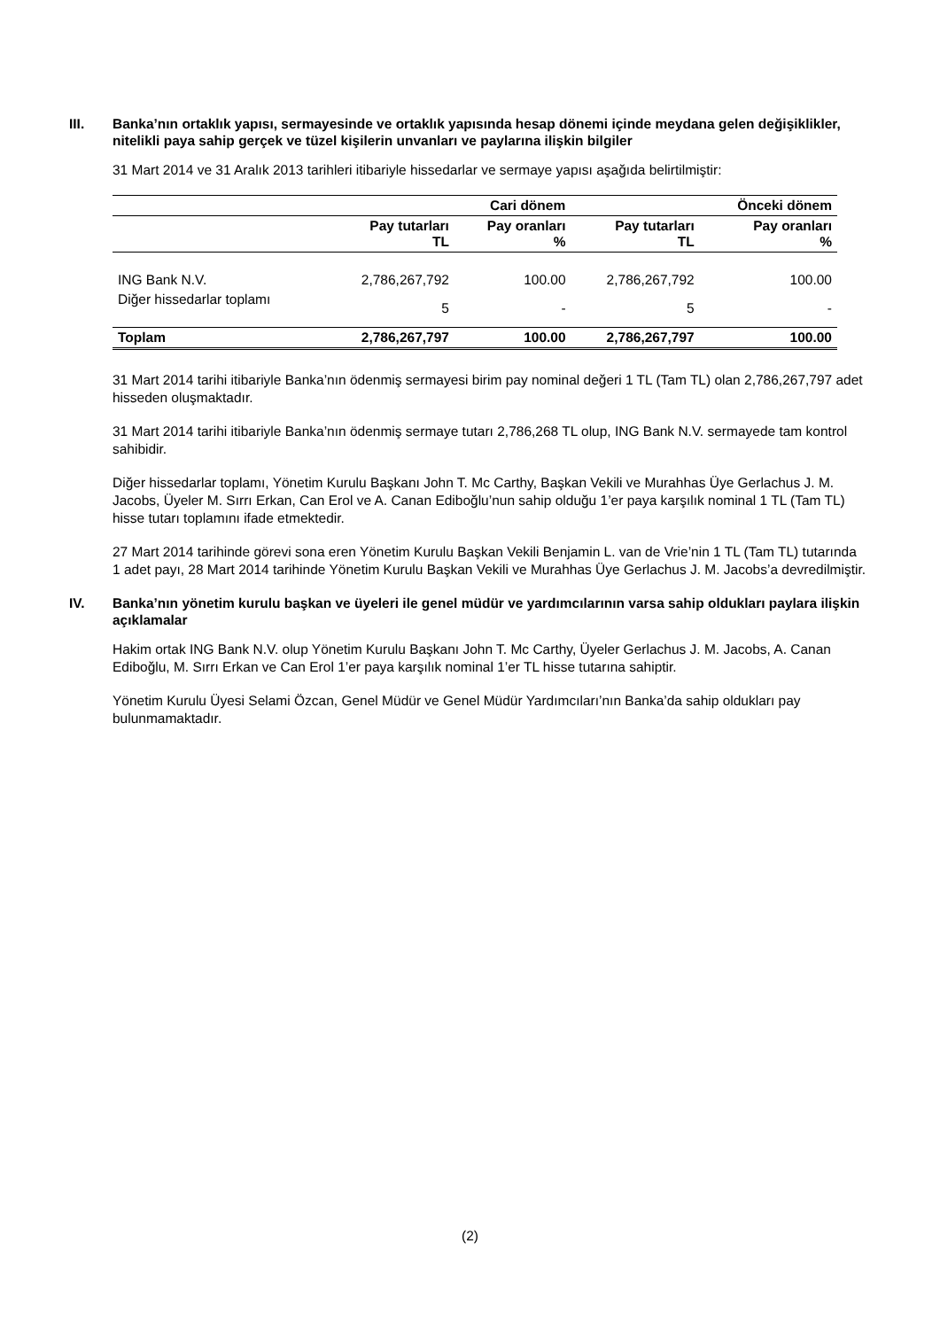III. Banka’nın ortaklık yapısı, sermayesinde ve ortaklık yapısında hesap dönemi içinde meydana gelen değişiklikler, nitelikli paya sahip gerçek ve tüzel kişilerin unvanları ve paylarına ilişkin bilgiler
31 Mart 2014 ve 31 Aralık 2013 tarihleri itibariyle hissedarlar ve sermaye yapısı aşağıda belirtilmiştir:
| | | Cari dönem | | Önceki dönem |
| --- | --- | --- | --- | --- |
| | Pay tutarları TL | Pay oranları % | Pay tutarları TL | Pay oranları % |
| ING Bank N.V. | 2,786,267,792 | 100.00 | 2,786,267,792 | 100.00 |
| Diğer hissedarlar toplamı | 5 | - | 5 | - |
| Toplam | 2,786,267,797 | 100.00 | 2,786,267,797 | 100.00 |
31 Mart 2014 tarihi itibariyle Banka’nın ödenmiş sermayesi birim pay nominal değeri 1 TL (Tam TL) olan 2,786,267,797 adet hisseden oluşmaktadır.
31 Mart 2014 tarihi itibariyle Banka’nın ödenmiş sermaye tutarı 2,786,268 TL olup, ING Bank N.V. sermayede tam kontrol sahibidir.
Diğer hissedarlar toplamı, Yönetim Kurulu Başkanı John T. Mc Carthy, Başkan Vekili ve Murahhas Üye Gerlachus J. M. Jacobs, Üyeler M. Sırrı Erkan, Can Erol ve A. Canan Ediboğlu’nun sahip olduğu 1’er paya karşılık nominal 1 TL (Tam TL) hisse tutarı toplamını ifade etmektedir.
27 Mart 2014 tarihinde görevi sona eren Yönetim Kurulu Başkan Vekili Benjamin L. van de Vrie’nin 1 TL (Tam TL) tutarında 1 adet payı, 28 Mart 2014 tarihinde Yönetim Kurulu Başkan Vekili ve Murahhas Üye Gerlachus J. M. Jacobs’a devredilmiştir.
IV. Banka’nın yönetim kurulu başkan ve üyeleri ile genel müdür ve yardımcılarının varsa sahip oldukları paylara ilişkin açıklamalar
Hakim ortak ING Bank N.V. olup Yönetim Kurulu Başkanı John T. Mc Carthy, Üyeler Gerlachus J. M. Jacobs, A. Canan Ediboğlu, M. Sırrı Erkan ve Can Erol 1’er paya karşılık nominal 1’er TL hisse tutarına sahiptir.
Yönetim Kurulu Üyesi Selami Özcan, Genel Müdür ve Genel Müdür Yardımcıları’nın Banka’da sahip oldukları pay bulunmamaktadır.
(2)